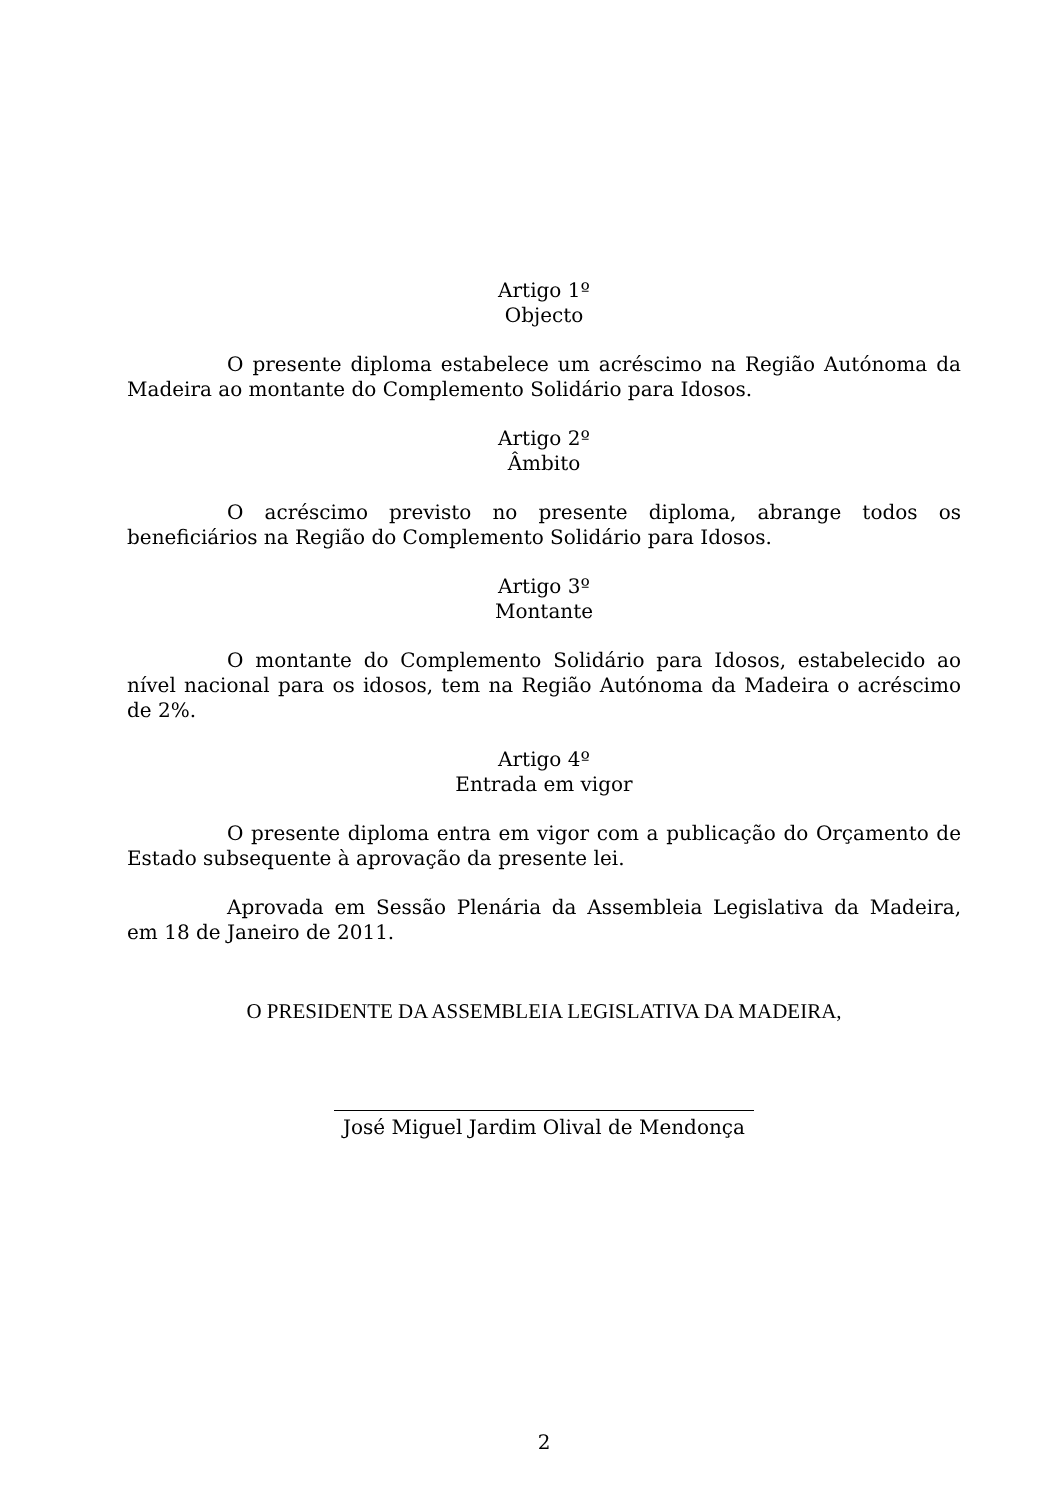Artigo 1º
Objecto
O presente diploma estabelece um acréscimo na Região Autónoma da Madeira ao montante do Complemento Solidário para Idosos.
Artigo 2º
Âmbito
O acréscimo previsto no presente diploma, abrange todos os beneficiários na Região do Complemento Solidário para Idosos.
Artigo 3º
Montante
O montante do Complemento Solidário para Idosos, estabelecido ao nível nacional para os idosos, tem na Região Autónoma da Madeira o acréscimo de 2%.
Artigo 4º
Entrada em vigor
O presente diploma entra em vigor com a publicação do Orçamento de Estado subsequente à aprovação da presente lei.
Aprovada em Sessão Plenária da Assembleia Legislativa da Madeira, em 18 de Janeiro de 2011.
O PRESIDENTE DA ASSEMBLEIA LEGISLATIVA DA MADEIRA,
José Miguel Jardim Olival de Mendonça
2